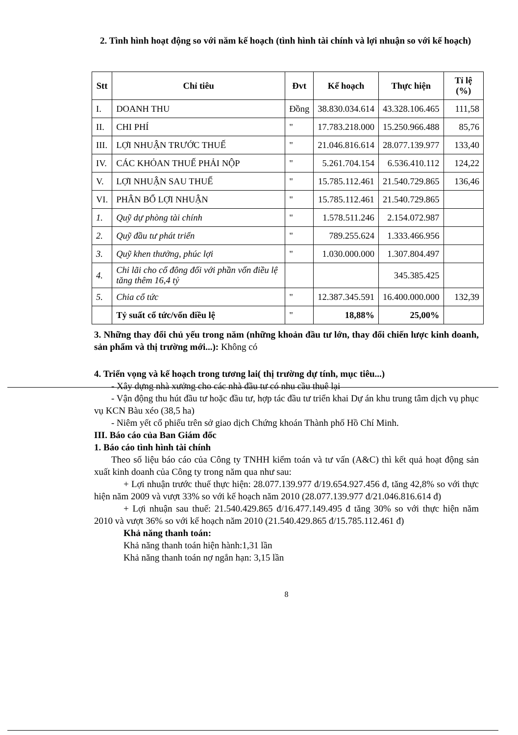2. Tình hình hoạt động so với năm kế hoạch (tình hình tài chính và lợi nhuận so với kế hoạch)
| Stt | Chỉ tiêu | Đvt | Kế hoạch | Thực hiện | Tỉ lệ (%) |
| --- | --- | --- | --- | --- | --- |
| I. | DOANH THU | Đồng | 38.830.034.614 | 43.328.106.465 | 111,58 |
| II. | CHI PHÍ | " | 17.783.218.000 | 15.250.966.488 | 85,76 |
| III. | LỢI NHUẬN TRƯỚC THUẾ | " | 21.046.816.614 | 28.077.139.977 | 133,40 |
| IV. | CÁC KHỎAN THUẾ PHẢI NỘP | " | 5.261.704.154 | 6.536.410.112 | 124,22 |
| V. | LỢI NHUẬN SAU THUẾ | " | 15.785.112.461 | 21.540.729.865 | 136,46 |
| VI. | PHÂN BỔ LỢI NHUẬN | " | 15.785.112.461 | 21.540.729.865 | |
| 1. | Quỹ dự phòng tài chính | " | 1.578.511.246 | 2.154.072.987 | |
| 2. | Quỹ đầu tư phát triển | " | 789.255.624 | 1.333.466.956 | |
| 3. | Quỹ khen thưởng, phúc lợi | " | 1.030.000.000 | 1.307.804.497 | |
| 4. | Chi lãi cho cổ đông đối với phần vốn điều lệ tăng thêm 16,4 tỷ | | | 345.385.425 | |
| 5. | Chia cổ tức | " | 12.387.345.591 | 16.400.000.000 | 132,39 |
| | Tỷ suất cổ tức/vốn điều lệ | " | 18,88% | 25,00% | |
3. Những thay đổi chủ yếu trong năm (những khoản đầu tư lớn, thay đổi chiến lược kinh doanh, sản phẩm và thị trường mới...): Không có
4. Triển vọng và kế hoạch trong tương lai( thị trường dự tính, mục tiêu...)
- Xây dựng nhà xưởng cho các nhà đầu tư có nhu cầu thuê lại
- Vận động thu hút đầu tư hoặc đầu tư, hợp tác đầu tư triển khai Dự án khu trung tâm dịch vụ phục vụ KCN Bàu xéo (38,5 ha)
- Niêm yết cổ phiếu trên sở giao dịch Chứng khoán Thành phố Hồ Chí Minh.
III. Báo cáo của Ban Giám đốc
1. Báo cáo tình hình tài chính
Theo số liệu báo cáo của Công ty TNHH kiểm toán và tư vấn (A&C) thì kết quả hoạt động sản xuất kinh doanh của Công ty trong năm qua như sau:
+ Lợi nhuận trước thuế thực hiện: 28.077.139.977 đ/19.654.927.456 đ, tăng 42,8% so với thực hiện năm 2009 và vượt 33% so với kế hoạch năm 2010 (28.077.139.977 đ/21.046.816.614 đ)
+ Lợi nhuận sau thuế: 21.540.429.865 đ/16.477.149.495 đ tăng 30% so với thực hiện năm 2010 và vượt 36% so với kế hoạch năm 2010 (21.540.429.865 đ/15.785.112.461 đ)
Khả năng thanh toán:
Khả năng thanh toán hiện hành:1,31 lần
Khả năng thanh toán nợ ngắn hạn: 3,15 lần
8